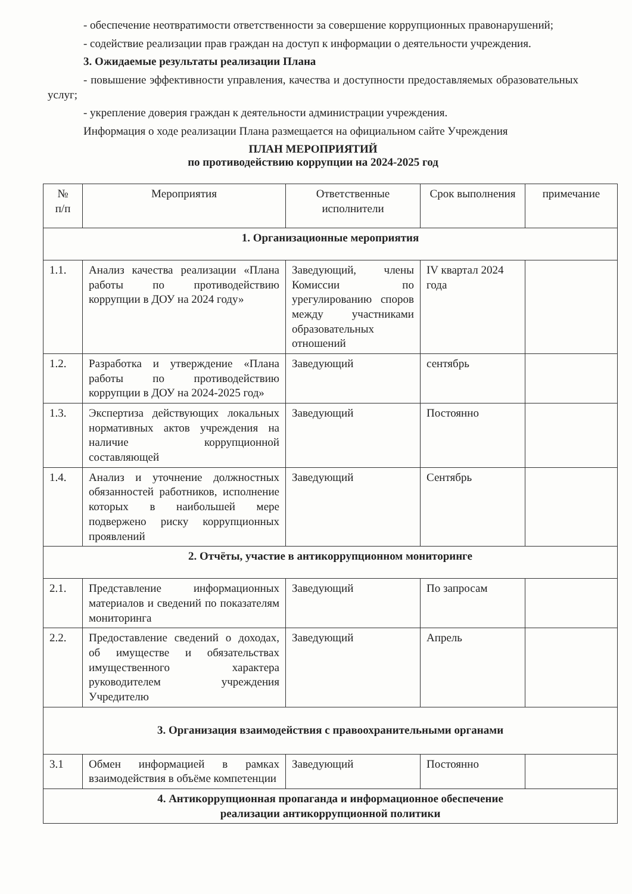- обеспечение неотвратимости ответственности за совершение коррупционных правонарушений;
- содействие реализации прав граждан на доступ к информации о деятельности учреждения.
3. Ожидаемые результаты реализации Плана
- повышение эффективности управления, качества и доступности предоставляемых образовательных услуг;
- укрепление доверия граждан к деятельности администрации учреждения.
Информация о ходе реализации Плана размещается на официальном сайте Учреждения
ПЛАН МЕРОПРИЯТИЙ
по противодействию коррупции на 2024-2025 год
| № п/п | Мероприятия | Ответственные исполнители | Срок выполнения | примечание |
| --- | --- | --- | --- | --- |
| 1. Организационные мероприятия | | | | |
| 1.1. | Анализ качества реализации «Плана работы по противодействию коррупции в ДОУ на 2024 году» | Заведующий, члены Комиссии по урегулированию споров между участниками образовательных отношений | IV квартал 2024 года | |
| 1.2. | Разработка и утверждение «Плана работы по противодействию коррупции в ДОУ на 2024-2025 год» | Заведующий | сентябрь | |
| 1.3. | Экспертиза действующих локальных нормативных актов учреждения на наличие коррупционной составляющей | Заведующий | Постоянно | |
| 1.4. | Анализ и уточнение должностных обязанностей работников, исполнение которых в наибольшей мере подвержено риску коррупционных проявлений | Заведующий | Сентябрь | |
| 2. Отчёты, участие в антикоррупционном мониторинге | | | | |
| 2.1. | Представление информационных материалов и сведений по показателям мониторинга | Заведующий | По запросам | |
| 2.2. | Предоставление сведений о доходах, об имуществе и обязательствах имущественного характера руководителем учреждения Учредителю | Заведующий | Апрель | |
| 3. Организация взаимодействия с правоохранительными органами | | | | |
| 3.1 | Обмен информацией в рамках взаимодействия в объёме компетенции | Заведующий | Постоянно | |
| 4. Антикоррупционная пропаганда и информационное обеспечение реализации антикоррупционной политики | | | | |